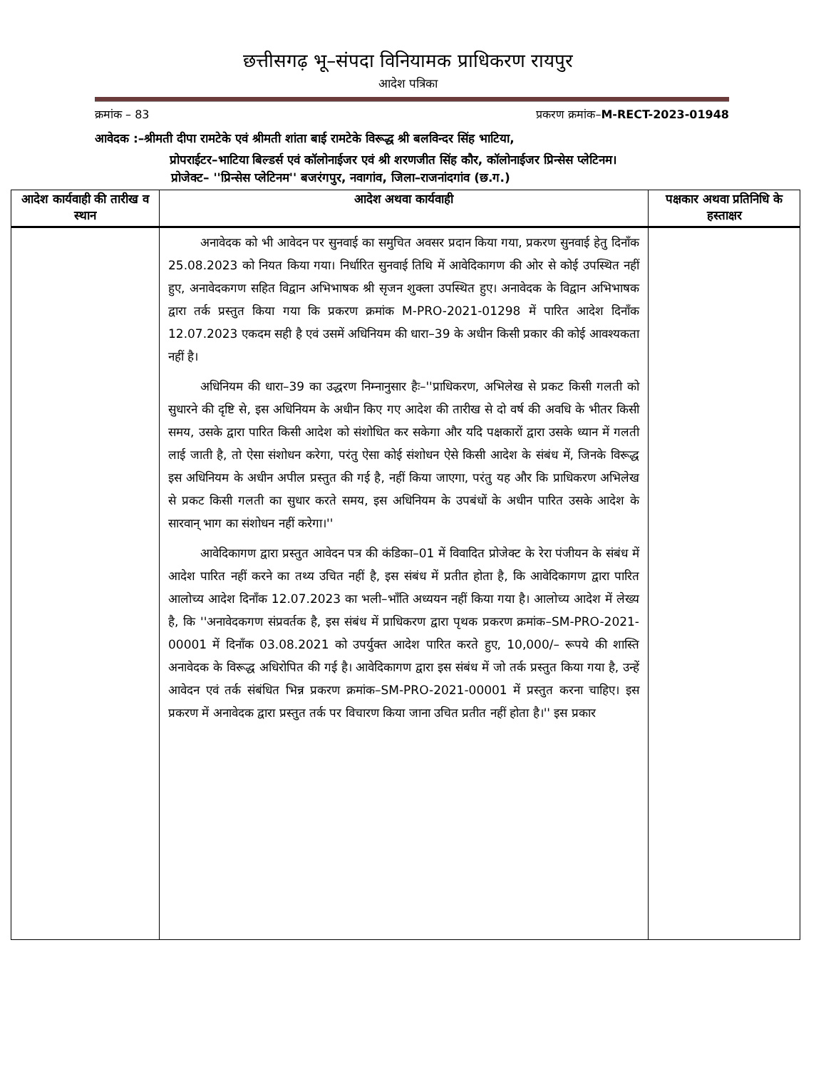छत्तीसगढ़ भू–संपदा विनियामक प्राधिकरण रायपुर
आदेश पत्रिका
क्रमांक – 83 प्रकरण क्रमांक–M-RECT-2023-01948
आवेदक :–श्रीमती दीपा रामटेके एवं श्रीमती शांता बाई रामटेके विरूद्ध श्री बलविन्दर सिंह भाटिया,
प्रोपराईटर–भाटिया बिल्डर्स एवं कॉलोनाईजर एवं श्री शरणजीत सिंह कौर, कॉलोनाईजर प्रिन्सेस प्लेटिनम।
प्रोजेक्ट– ''प्रिन्सेस प्लेटिनम'' बजरंगपुर, नवागांव, जिला–राजनांदगांव (छ.ग.)
| आदेश कार्यवाही की तारीख व स्थान | आदेश अथवा कार्यवाही | पक्षकार अथवा प्रतिनिधि के हस्ताक्षर |
| --- | --- | --- |
| | अनावेदक को भी आवेदन पर सुनवाई का समुचित अवसर प्रदान किया गया, प्रकरण सुनवाई हेतु दिनाँक 25.08.2023 को नियत किया गया। निर्धारित सुनवाई तिथि में आवेदिकागण की ओर से कोई उपस्थित नहीं हुए, अनावेदकगण सहित विद्वान अभिभाषक श्री सृजन शुक्ला उपस्थित हुए। अनावेदक के विद्वान अभिभाषक द्वारा तर्क प्रस्तुत किया गया कि प्रकरण क्रमांक M-PRO-2021-01298 में पारित आदेश दिनाँक 12.07.2023 एकदम सही है एवं उसमें अधिनियम की धारा–39 के अधीन किसी प्रकार की कोई आवश्यकता नहीं है। अधिनियम की धारा–39 का उद्धरण निम्नानुसार हैः–''प्राधिकरण, अभिलेख से प्रकट किसी गलती को सुधारने की दृष्टि से, इस अधिनियम के अधीन किए गए आदेश की तारीख से दो वर्ष की अवधि के भीतर किसी समय, उसके द्वारा पारित किसी आदेश को संशोधित कर सकेगा और यदि पक्षकारों द्वारा उसके ध्यान में गलती लाई जाती है, तो ऐसा संशोधन करेगा, परंतु ऐसा कोई संशोधन ऐसे किसी आदेश के संबंध में, जिनके विरूद्ध इस अधिनियम के अधीन अपील प्रस्तुत की गई है, नहीं किया जाएगा, परंतु यह और कि प्राधिकरण अभिलेख से प्रकट किसी गलती का सुधार करते समय, इस अधिनियम के उपबंधों के अधीन पारित उसके आदेश के सारवान् भाग का संशोधन नहीं करेगा।'' आवेदिकागण द्वारा प्रस्तुत आवेदन पत्र की कंडिका–01 में विवादित प्रोजेक्ट के रेरा पंजीयन के संबंध में आदेश पारित नहीं करने का तथ्य उचित नहीं है, इस संबंध में प्रतीत होता है, कि आवेदिकागण द्वारा पारित आलोच्य आदेश दिनाँक 12.07.2023 का भली–भाँति अध्ययन नहीं किया गया है। आलोच्य आदेश में लेख्य है, कि ''अनावेदकगण संप्रवर्तक है, इस संबंध में प्राधिकरण द्वारा पृथक प्रकरण क्रमांक–SM-PRO-2021-00001 में दिनाँक 03.08.2021 को उपर्युक्त आदेश पारित करते हुए, 10,000/– रूपये की शास्ति अनावेदक के विरूद्ध अधिरोपित की गई है। आवेदिकागण द्वारा इस संबंध में जो तर्क प्रस्तुत किया गया है, उन्हें आवेदन एवं तर्क संबंधित भिन्न प्रकरण क्रमांक–SM-PRO-2021-00001 में प्रस्तुत करना चाहिए। इस प्रकरण में अनावेदक द्वारा प्रस्तुत तर्क पर विचारण किया जाना उचित प्रतीत नहीं होता है।'' इस प्रकार | |